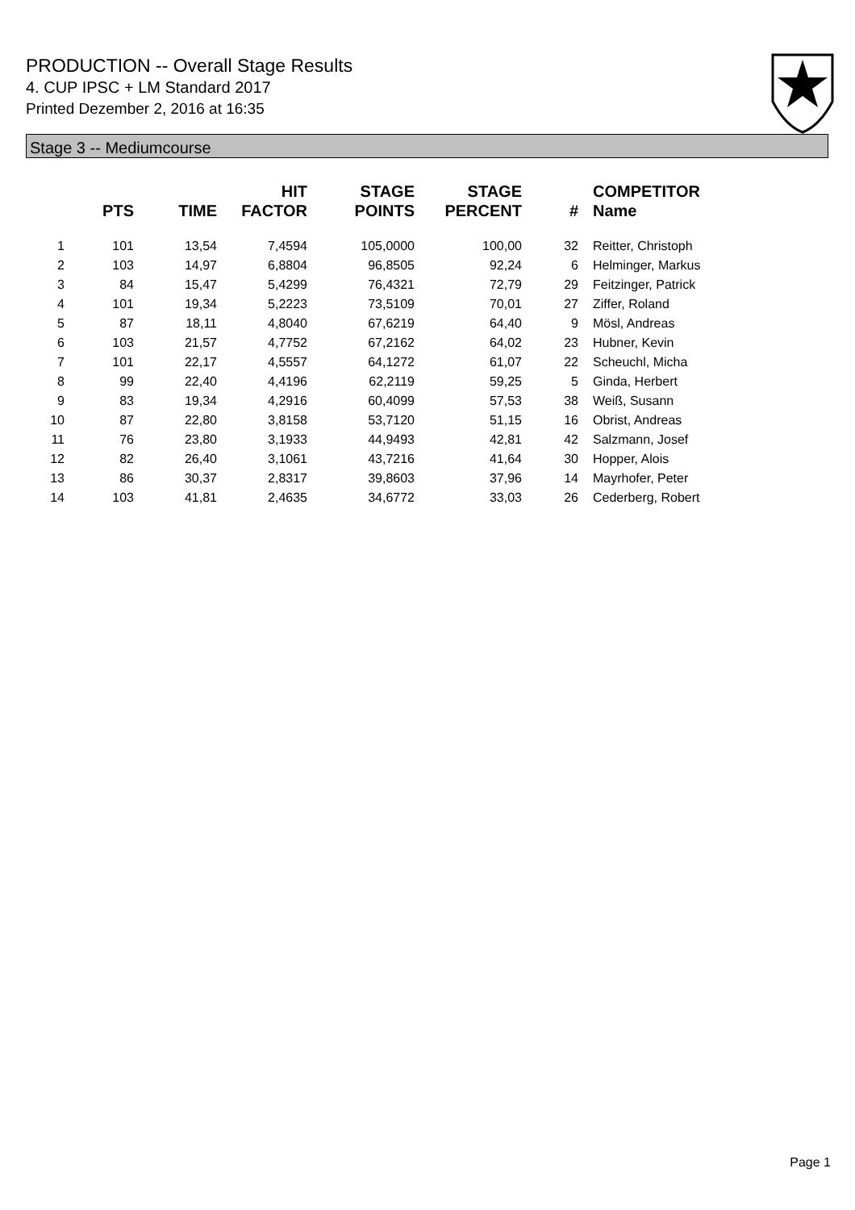PRODUCTION -- Overall Stage Results
4. CUP IPSC + LM Standard 2017
Printed Dezember 2, 2016 at 16:35
Stage 3 -- Mediumcourse
| | PTS | TIME | HIT FACTOR | STAGE POINTS | STAGE PERCENT | # | COMPETITOR Name |
| --- | --- | --- | --- | --- | --- | --- | --- |
| 1 | 101 | 13,54 | 7,4594 | 105,0000 | 100,00 | 32 | Reitter, Christoph |
| 2 | 103 | 14,97 | 6,8804 | 96,8505 | 92,24 | 6 | Helminger, Markus |
| 3 | 84 | 15,47 | 5,4299 | 76,4321 | 72,79 | 29 | Feitzinger, Patrick |
| 4 | 101 | 19,34 | 5,2223 | 73,5109 | 70,01 | 27 | Ziffer, Roland |
| 5 | 87 | 18,11 | 4,8040 | 67,6219 | 64,40 | 9 | Mösl, Andreas |
| 6 | 103 | 21,57 | 4,7752 | 67,2162 | 64,02 | 23 | Hubner, Kevin |
| 7 | 101 | 22,17 | 4,5557 | 64,1272 | 61,07 | 22 | Scheuchl, Micha |
| 8 | 99 | 22,40 | 4,4196 | 62,2119 | 59,25 | 5 | Ginda, Herbert |
| 9 | 83 | 19,34 | 4,2916 | 60,4099 | 57,53 | 38 | Weiß, Susann |
| 10 | 87 | 22,80 | 3,8158 | 53,7120 | 51,15 | 16 | Obrist, Andreas |
| 11 | 76 | 23,80 | 3,1933 | 44,9493 | 42,81 | 42 | Salzmann, Josef |
| 12 | 82 | 26,40 | 3,1061 | 43,7216 | 41,64 | 30 | Hopper, Alois |
| 13 | 86 | 30,37 | 2,8317 | 39,8603 | 37,96 | 14 | Mayrhofer, Peter |
| 14 | 103 | 41,81 | 2,4635 | 34,6772 | 33,03 | 26 | Cederberg, Robert |
Page 1